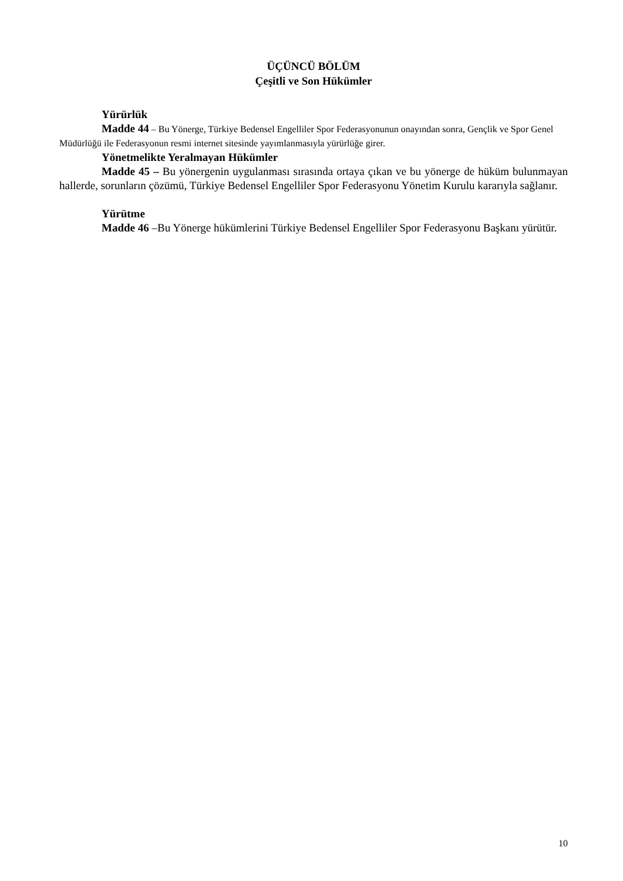ÜÇÜNCÜ BÖLÜM
Çeşitli ve Son Hükümler
Yürürlük
Madde 44 – Bu Yönerge, Türkiye Bedensel Engelliler Spor Federasyonunun onayından sonra, Gençlik ve Spor Genel Müdürlüğü ile Federasyonun resmi internet sitesinde yayımlanmasıyla yürürlüğe girer.
Yönetmelikte Yeralmayan Hükümler
Madde 45 – Bu yönergenin uygulanması sırasında ortaya çıkan ve bu yönerge de hüküm bulunmayan hallerde, sorunların çözümü, Türkiye Bedensel Engelliler Spor Federasyonu Yönetim Kurulu kararıyla sağlanır.
Yürütme
Madde 46 –Bu Yönerge hükümlerini Türkiye Bedensel Engelliler Spor Federasyonu Başkanı yürütür.
10